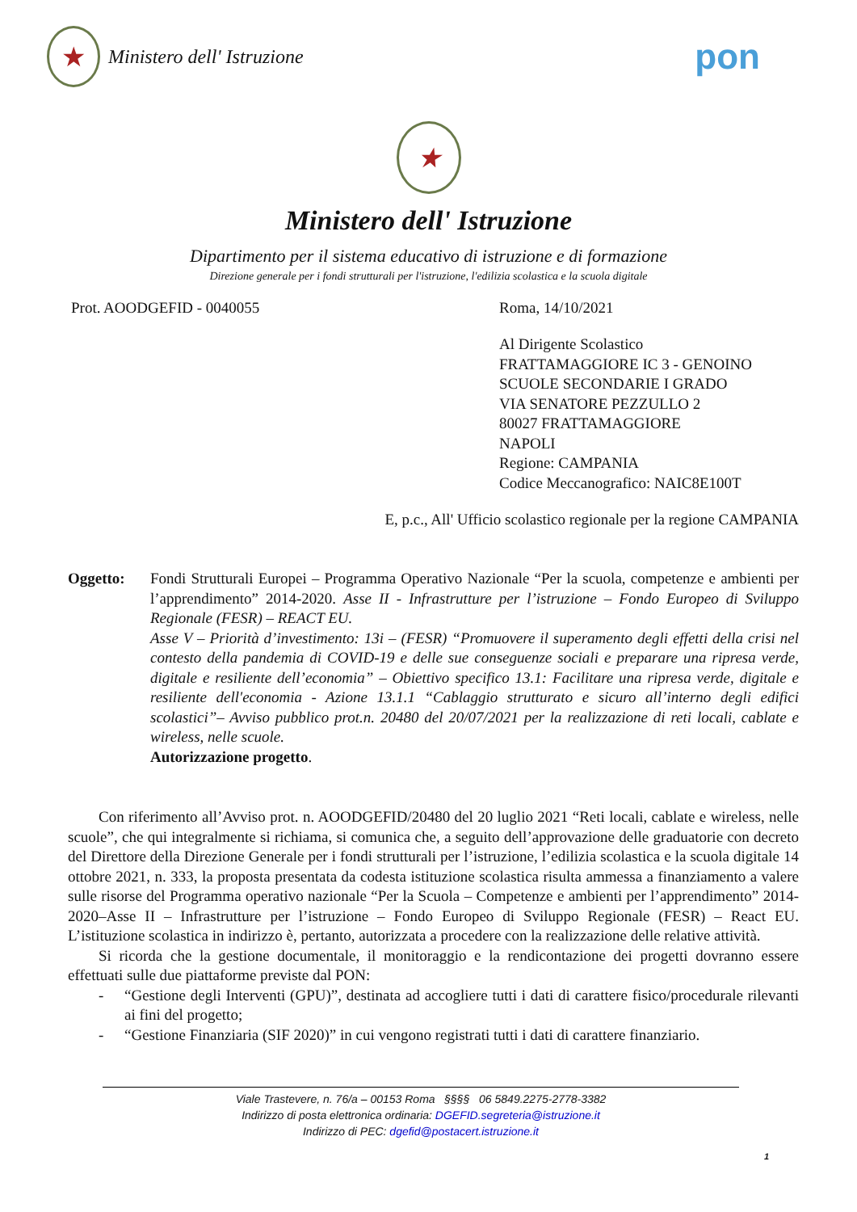★ Ministero dell' Istruzione
pon
★
Ministero dell' Istruzione
Dipartimento per il sistema educativo di istruzione e di formazione
Direzione generale per i fondi strutturali per l'istruzione, l'edilizia scolastica e la scuola digitale
Prot. AOODGEFID - 0040055 Roma, 14/10/2021
Al Dirigente Scolastico
FRATTAMAGGIORE IC 3 - GENOINO
SCUOLE SECONDARIE I GRADO
VIA SENATORE PEZZULLO 2
80027 FRATTAMAGGIORE
NAPOLI
Regione: CAMPANIA
Codice Meccanografico: NAIC8E100T
E, p.c., All' Ufficio scolastico regionale per la regione CAMPANIA
Oggetto: Fondi Strutturali Europei – Programma Operativo Nazionale “Per la scuola, competenze e ambienti per l’apprendimento” 2014-2020. Asse II - Infrastrutture per l’istruzione – Fondo Europeo di Sviluppo Regionale (FESR) – REACT EU.
Asse V – Priorità d’investimento: 13i – (FESR) “Promuovere il superamento degli effetti della crisi nel contesto della pandemia di COVID-19 e delle sue conseguenze sociali e preparare una ripresa verde, digitale e resiliente dell’economia” – Obiettivo specifico 13.1: Facilitare una ripresa verde, digitale e resiliente dell'economia - Azione 13.1.1 “Cablaggio strutturato e sicuro all’interno degli edifici scolastici”– Avviso pubblico prot.n. 20480 del 20/07/2021 per la realizzazione di reti locali, cablate e wireless, nelle scuole.
Autorizzazione progetto.
Con riferimento all’Avviso prot. n. AOODGEFID/20480 del 20 luglio 2021 “Reti locali, cablate e wireless, nelle scuole”, che qui integralmente si richiama, si comunica che, a seguito dell’approvazione delle graduatorie con decreto del Direttore della Direzione Generale per i fondi strutturali per l’istruzione, l’edilizia scolastica e la scuola digitale 14 ottobre 2021, n. 333, la proposta presentata da codesta istituzione scolastica risulta ammessa a finanziamento a valere sulle risorse del Programma operativo nazionale “Per la Scuola – Competenze e ambienti per l’apprendimento” 2014-2020–Asse II – Infrastrutture per l’istruzione – Fondo Europeo di Sviluppo Regionale (FESR) – React EU. L’istituzione scolastica in indirizzo è, pertanto, autorizzata a procedere con la realizzazione delle relative attività.
Si ricorda che la gestione documentale, il monitoraggio e la rendicontazione dei progetti dovranno essere effettuati sulle due piattaforme previste dal PON:
- “Gestione degli Interventi (GPU)”, destinata ad accogliere tutti i dati di carattere fisico/procedurale rilevanti ai fini del progetto;
- “Gestione Finanziaria (SIF 2020)” in cui vengono registrati tutti i dati di carattere finanziario.
Viale Trastevere, n. 76/a – 00153 Roma §§§§ 06 5849.2275-2778-3382
Indirizzo di posta elettronica ordinaria: DGEFID.segreteria@istruzione.it
Indirizzo di PEC: dgefid@postacert.istruzione.it
1